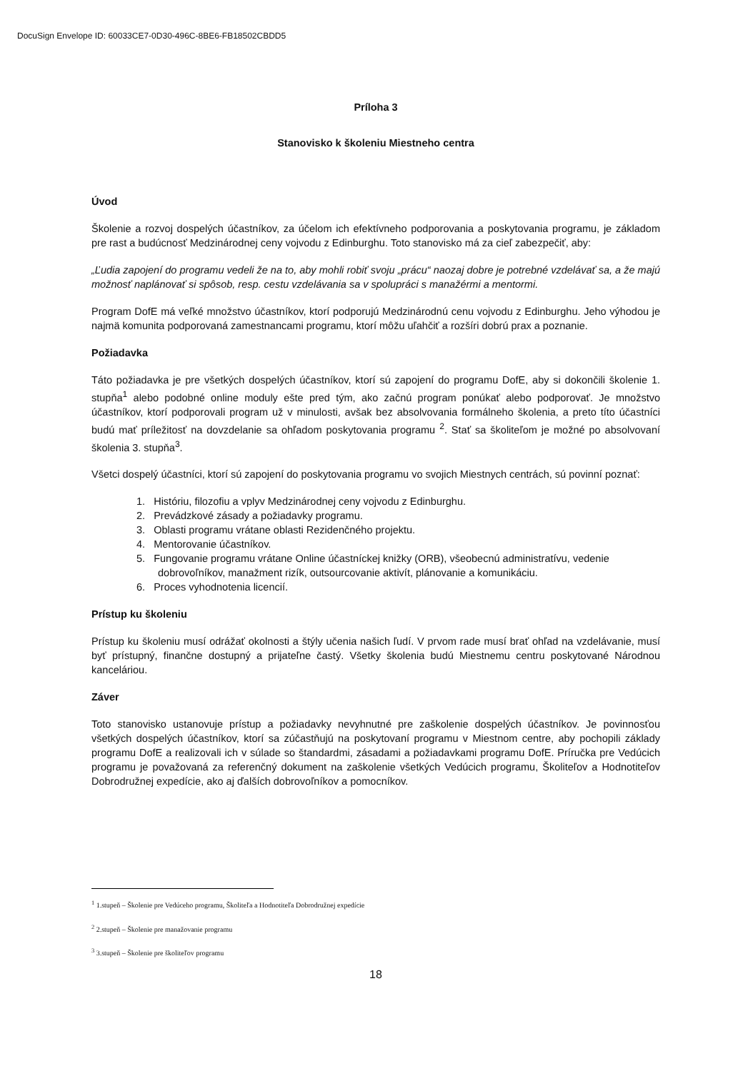DocuSign Envelope ID: 60033CE7-0D30-496C-8BE6-FB18502CBDD5
Príloha 3
Stanovisko k školeniu Miestneho centra
Úvod
Školenie a rozvoj dospelých účastníkov, za účelom ich efektívneho podporovania a poskytovania programu, je základom pre rast a budúcnosť Medzinárodnej ceny vojvodu z Edinburghu. Toto stanovisko má za cieľ zabezpečiť, aby:
„Ľudia zapojení do programu vedeli že na to, aby mohli robiť svoju „prácu“ naozaj dobre je potrebné vzdelávať sa, a že majú možnosť naplánovať si spôsob, resp. cestu vzdelávania sa v spolupráci s manažérmi a mentormi.
Program DofE má veľké množstvo účastníkov, ktorí podporujú Medzinárodnú cenu vojvodu z Edinburghu. Jeho výhodou je najmä komunita podporovaná zamestnancami programu, ktorí môžu uľahčiť a rozšíri dobrú prax a poznanie.
Požiadavka
Táto požiadavka je pre všetkých dospelých účastníkov, ktorí sú zapojení do programu DofE, aby si dokončili školenie 1. stupňa<sup>1</sup> alebo podobné online moduly ešte pred tým, ako začnú program ponúkať alebo podporovať. Je množstvo účastníkov, ktorí podporovali program už v minulosti, avšak bez absolvovania formálneho školenia, a preto títo účastníci budú mať príležitosť na dovzdelanie sa ohľadom poskytovania programu <sup>2</sup>. Stať sa školiteľom je možné po absolvovaní školenia 3. stupňa<sup>3</sup>.
Všetci dospelý účastníci, ktorí sú zapojení do poskytovania programu vo svojich Miestnych centrách, sú povinní poznať:
1. Históriu, filozofiu a vplyv Medzinárodnej ceny vojvodu z Edinburghu.
2. Prevádzkové zásady a požiadavky programu.
3. Oblasti programu vrátane oblasti Rezidenčného projektu.
4. Mentorovanie účastníkov.
5. Fungovanie programu vrátane Online účastníckej knižky (ORB), všeobecnú administratívu, vedenie dobrovoľníkov, manažment rizík, outsourcovanie aktivít, plánovanie a komunikáciu.
6. Proces vyhodnotenia licencií.
Prístup ku školeniu
Prístup ku školeniu musí odrážať okolnosti a štýly učenia našich ľudí. V prvom rade musí brať ohľad na vzdelávanie, musí byť prístupný, finančne dostupný a prijateľne častý. Všetky školenia budú Miestnemu centru poskytované Národnou kanceláriou.
Záver
Toto stanovisko ustanovuje prístup a požiadavky nevyhnutné pre zaškolenie dospelých účastníkov. Je povinnosťou všetkých dospelých účastníkov, ktorí sa zúčastňujú na poskytovaní programu v Miestnom centre, aby pochopili základy programu DofE a realizovali ich v súlade so štandardmi, zásadami a požiadavkami programu DofE. Príručka pre Vedúcich programu je považovaná za referenčný dokument na zaškolenie všetkých Vedúcich programu, Školiteľov a Hodnotiteľov Dobrodružnej expedície, ako aj ďalších dobrovoľníkov a pomocníkov.
<sup>1</sup> 1.stupeň – Školenie pre Vedúceho programu, Školiteľa a Hodnotiteľa Dobrodružnej expedície
<sup>2</sup> 2.stupeň – Školenie pre manažovanie programu
<sup>3</sup> 3.stupeň – Školenie pre školiteľov programu
18